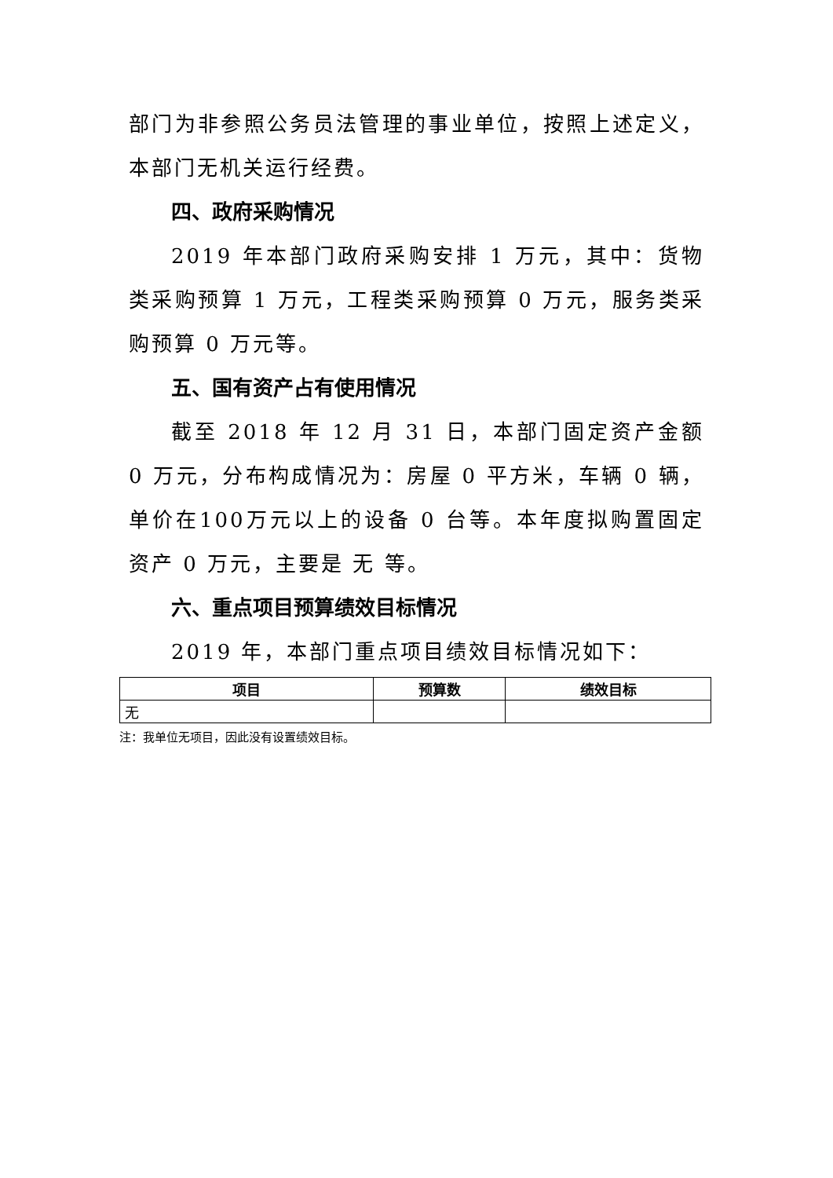部门为非参照公务员法管理的事业单位，按照上述定义，本部门无机关运行经费。
四、政府采购情况
2019 年本部门政府采购安排 1 万元，其中：货物类采购预算 1 万元，工程类采购预算 0 万元，服务类采购预算 0 万元等。
五、国有资产占有使用情况
截至 2018 年 12 月 31 日，本部门固定资产金额 0 万元，分布构成情况为：房屋 0 平方米，车辆 0 辆，单价在100万元以上的设备 0 台等。本年度拟购置固定资产 0 万元，主要是 无 等。
六、重点项目预算绩效目标情况
2019 年，本部门重点项目绩效目标情况如下：
| 项目 | 预算数 | 绩效目标 |
| --- | --- | --- |
| 无 | | |
注：我单位无项目，因此没有设置绩效目标。